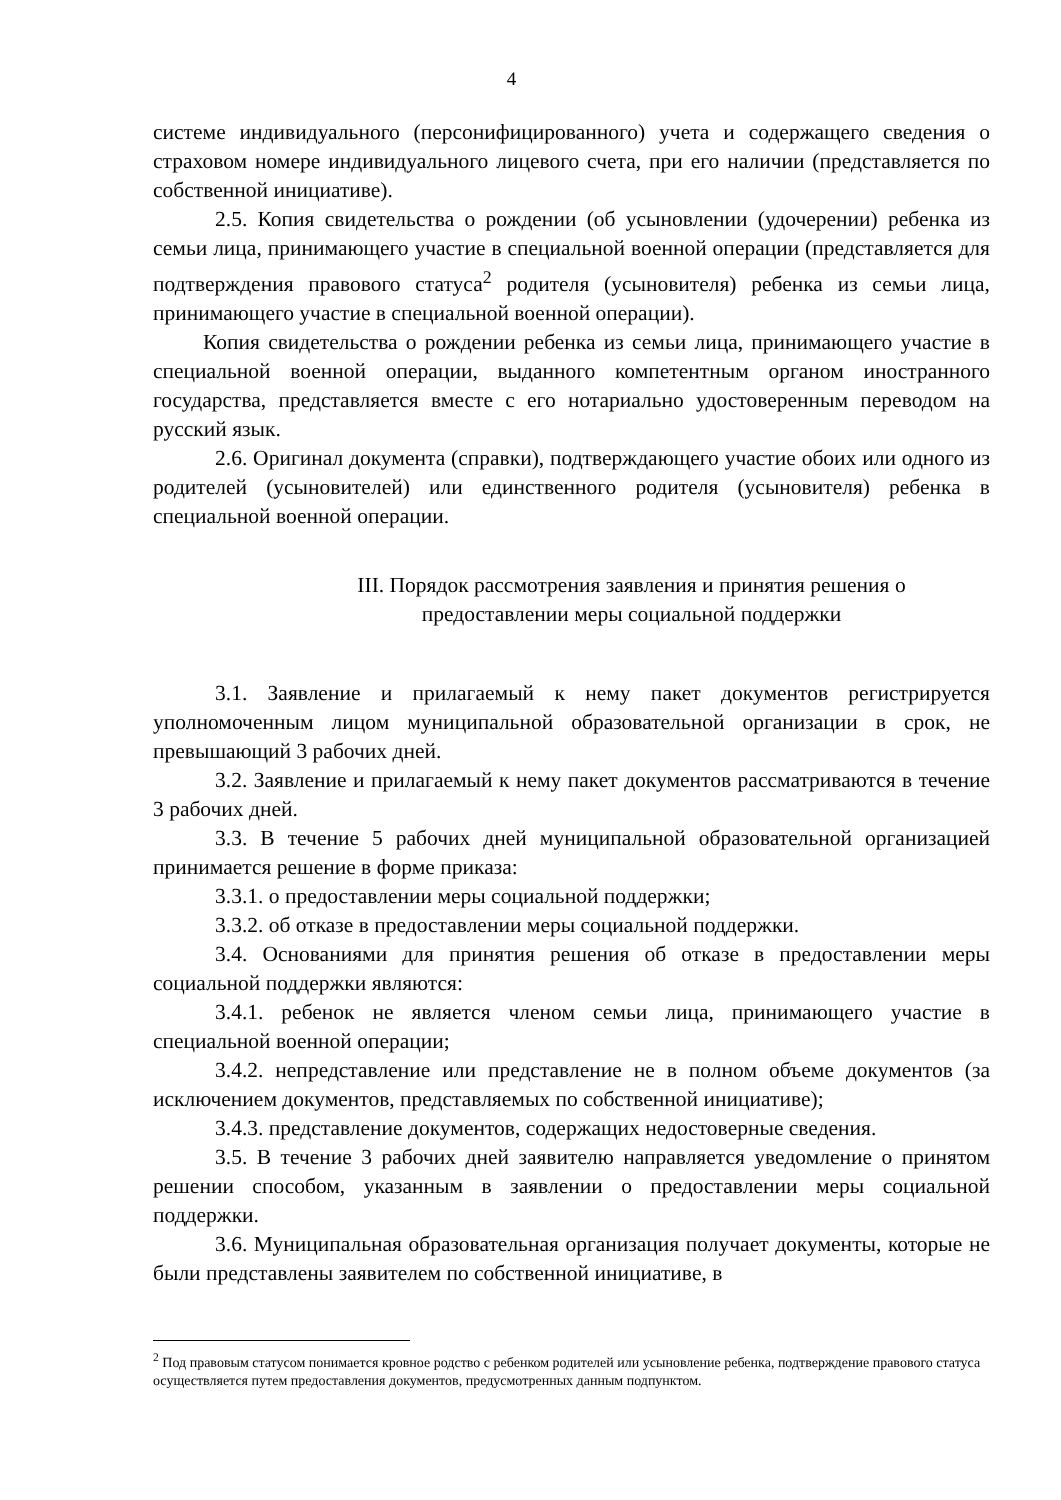4
системе индивидуального (персонифицированного) учета и содержащего сведения о страховом номере индивидуального лицевого счета, при его наличии (представляется по собственной инициативе).
2.5. Копия свидетельства о рождении (об усыновлении (удочерении) ребенка из семьи лица, принимающего участие в специальной военной операции (представляется для подтверждения правового статуса<sup>2</sup> родителя (усыновителя) ребенка из семьи лица, принимающего участие в специальной военной операции).
Копия свидетельства о рождении ребенка из семьи лица, принимающего участие в специальной военной операции, выданного компетентным органом иностранного государства, представляется вместе с его нотариально удостоверенным переводом на русский язык.
2.6. Оригинал документа (справки), подтверждающего участие обоих или одного из родителей (усыновителей) или единственного родителя (усыновителя) ребенка в специальной военной операции.
III. Порядок рассмотрения заявления и принятия решения о
предоставлении меры социальной поддержки
3.1. Заявление и прилагаемый к нему пакет документов регистрируется уполномоченным лицом муниципальной образовательной организации в срок, не превышающий 3 рабочих дней.
3.2. Заявление и прилагаемый к нему пакет документов рассматриваются в течение 3 рабочих дней.
3.3. В течение 5 рабочих дней муниципальной образовательной организацией принимается решение в форме приказа:
3.3.1. о предоставлении меры социальной поддержки;
3.3.2. об отказе в предоставлении меры социальной поддержки.
3.4. Основаниями для принятия решения об отказе в предоставлении меры социальной поддержки являются:
3.4.1. ребенок не является членом семьи лица, принимающего участие в специальной военной операции;
3.4.2. непредставление или представление не в полном объеме документов (за исключением документов, представляемых по собственной инициативе);
3.4.3. представление документов, содержащих недостоверные сведения.
3.5. В течение 3 рабочих дней заявителю направляется уведомление о принятом решении способом, указанным в заявлении о предоставлении меры социальной поддержки.
3.6. Муниципальная образовательная организация получает документы, которые не были представлены заявителем по собственной инициативе, в
<sup>2</sup> Под правовым статусом понимается кровное родство с ребенком родителей или усыновление ребенка, подтверждение правового статуса осуществляется путем предоставления документов, предусмотренных данным подпунктом.